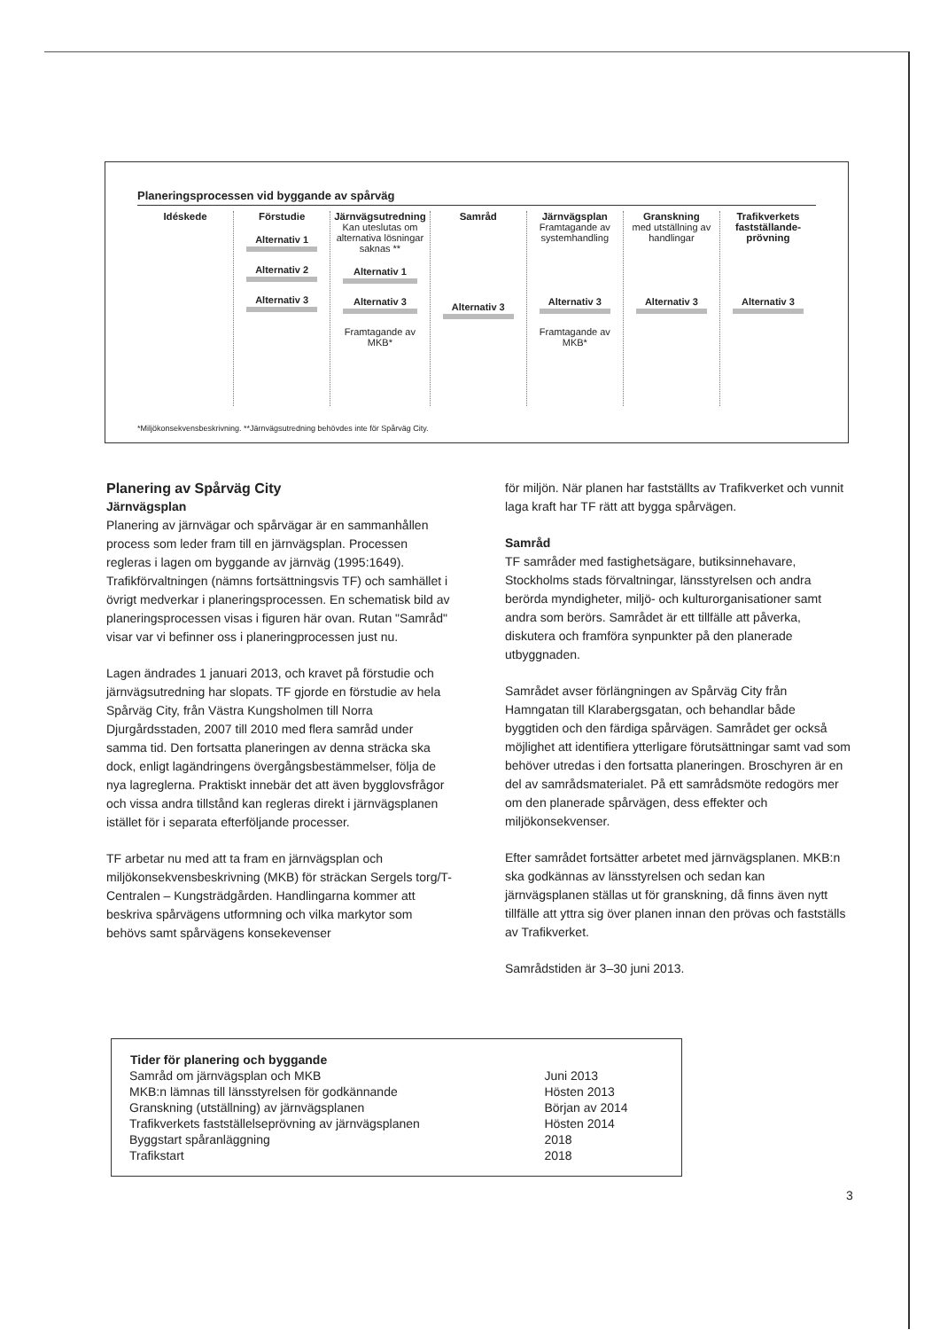Planeringsprocessen vid byggande av spårväg
Idéskede Förstudie
Alternativ 1
Alternativ 2
Alternativ 3
Järnvägsutredning
Kan uteslutas om alternativa lösningar saknas **
Alternativ 1
Alternativ 3
Framtagande av MKB*
Samråd
Alternativ 3
Järnvägsplan
Framtagande av systemhandling
Alternativ 3
Framtagande av MKB*
Granskning
med utställning av handlingar
Alternativ 3
Trafikverkets fastställande-prövning
Alternativ 3
*Miljökonsekvensbeskrivning. **Järnvägsutredning behövdes inte för Spårväg City.
Planering av Spårväg City
Järnvägsplan
Planering av järnvägar och spårvägar är en sammanhållen process som leder fram till en järnvägsplan. Processen regleras i lagen om byggande av järnväg (1995:1649). Trafikförvaltningen (nämns fortsättningsvis TF) och samhället i övrigt medverkar i planeringsprocessen. En schematisk bild av planeringsprocessen visas i figuren här ovan. Rutan "Samråd" visar var vi befinner oss i planeringprocessen just nu.
Lagen ändrades 1 januari 2013, och kravet på förstudie och järnvägsutredning har slopats. TF gjorde en förstudie av hela Spårväg City, från Västra Kungsholmen till Norra Djurgårdsstaden, 2007 till 2010 med flera samråd under samma tid. Den fortsatta planeringen av denna sträcka ska dock, enligt lagändringens övergångsbestämmelser, följa de nya lagreglerna. Praktiskt innebär det att även bygglovsfrågor och vissa andra tillstånd kan regleras direkt i järnvägsplanen istället för i separata efterföljande processer.
TF arbetar nu med att ta fram en järnvägsplan och miljökonsekvensbeskrivning (MKB) för sträckan Sergels torg/T-Centralen – Kungsträdgården. Handlingarna kommer att beskriva spårvägens utformning och vilka markytor som behövs samt spårvägens konsekevenser
för miljön. När planen har fastställts av Trafikverket och vunnit laga kraft har TF rätt att bygga spårvägen.
Samråd
TF samråder med fastighetsägare, butiksinnehavare, Stockholms stads förvaltningar, länsstyrelsen och andra berörda myndigheter, miljö- och kulturorganisationer samt andra som berörs. Samrådet är ett tillfälle att påverka, diskutera och framföra synpunkter på den planerade utbyggnaden.
Samrådet avser förlängningen av Spårväg City från Hamngatan till Klarabergsgatan, och behandlar både byggtiden och den färdiga spårvägen. Samrådet ger också möjlighet att identifiera ytterligare förutsättningar samt vad som behöver utredas i den fortsatta planeringen. Broschyren är en del av samrådsmaterialet. På ett samrådsmöte redogörs mer om den planerade spårvägen, dess effekter och miljökonsekvenser.
Efter samrådet fortsätter arbetet med järnvägsplanen. MKB:n ska godkännas av länsstyrelsen och sedan kan järnvägsplanen ställas ut för granskning, då finns även nytt tillfälle att yttra sig över planen innan den prövas och fastställs av Trafikverket.
Samrådstiden är 3–30 juni 2013.
| Tider för planering och byggande | |
| --- | --- |
| Samråd om järnvägsplan och MKB | Juni 2013 |
| MKB:n lämnas till länsstyrelsen för godkännande | Hösten 2013 |
| Granskning (utställning) av järnvägsplanen | Början av 2014 |
| Trafikverkets fastställelseprövning av järnvägsplanen | Hösten 2014 |
| Byggstart spåranläggning | 2018 |
| Trafikstart | 2018 |
3